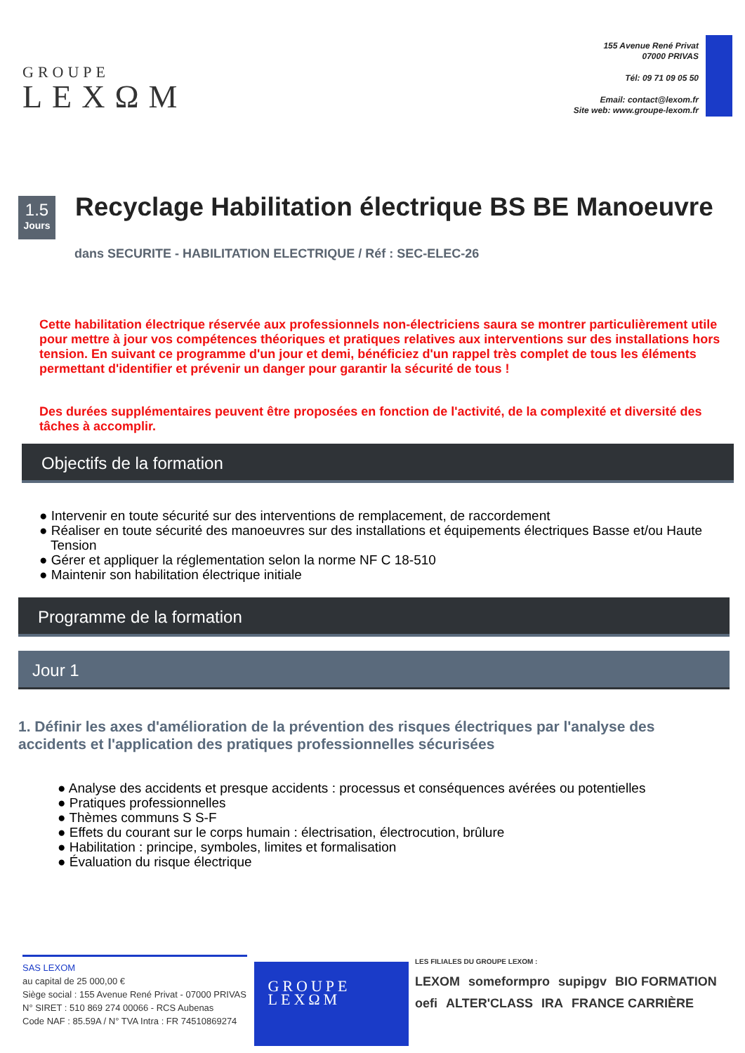GROUPE
LEXΩM
155 Avenue René Privat
07000 PRIVAS
Tél: 09 71 09 05 50
Email: contact@lexom.fr
Site web: www.groupe-lexom.fr
1.5
Jours
Recyclage Habilitation électrique BS BE Manoeuvre
dans SECURITE - HABILITATION ELECTRIQUE / Réf : SEC-ELEC-26
Cette habilitation électrique réservée aux professionnels non-électriciens saura se montrer particulièrement utile pour mettre à jour vos compétences théoriques et pratiques relatives aux interventions sur des installations hors tension. En suivant ce programme d'un jour et demi, bénéficiez d'un rappel très complet de tous les éléments permettant d'identifier et prévenir un danger pour garantir la sécurité de tous !
Des durées supplémentaires peuvent être proposées en fonction de l'activité, de la complexité et diversité des tâches à accomplir.
Objectifs de la formation
● Intervenir en toute sécurité sur des interventions de remplacement, de raccordement
● Réaliser en toute sécurité des manoeuvres sur des installations et équipements électriques Basse et/ou Haute Tension
● Gérer et appliquer la réglementation selon la norme NF C 18-510
● Maintenir son habilitation électrique initiale
Programme de la formation
Jour 1
1. Définir les axes d'amélioration de la prévention des risques électriques par l'analyse des accidents et l'application des pratiques professionnelles sécurisées
● Analyse des accidents et presque accidents : processus et conséquences avérées ou potentielles
● Pratiques professionnelles
● Thèmes communs S S-F
● Effets du courant sur le corps humain : électrisation, électrocution, brûlure
● Habilitation : principe, symboles, limites et formalisation
● Évaluation du risque électrique
SAS LEXOM
au capital de 25 000,00 €
Siège social : 155 Avenue René Privat - 07000 PRIVAS
N° SIRET : 510 869 274 00066 - RCS Aubenas
Code NAF : 85.59A / N° TVA Intra : FR 74510869274
GROUPE
LEXΩM
LES FILIALES DU GROUPE LEXOM :
LEXOM someformpro supipgv BIO FORMATION oefi ALTER'CLASS IRA FRANCE CARRIÈRE